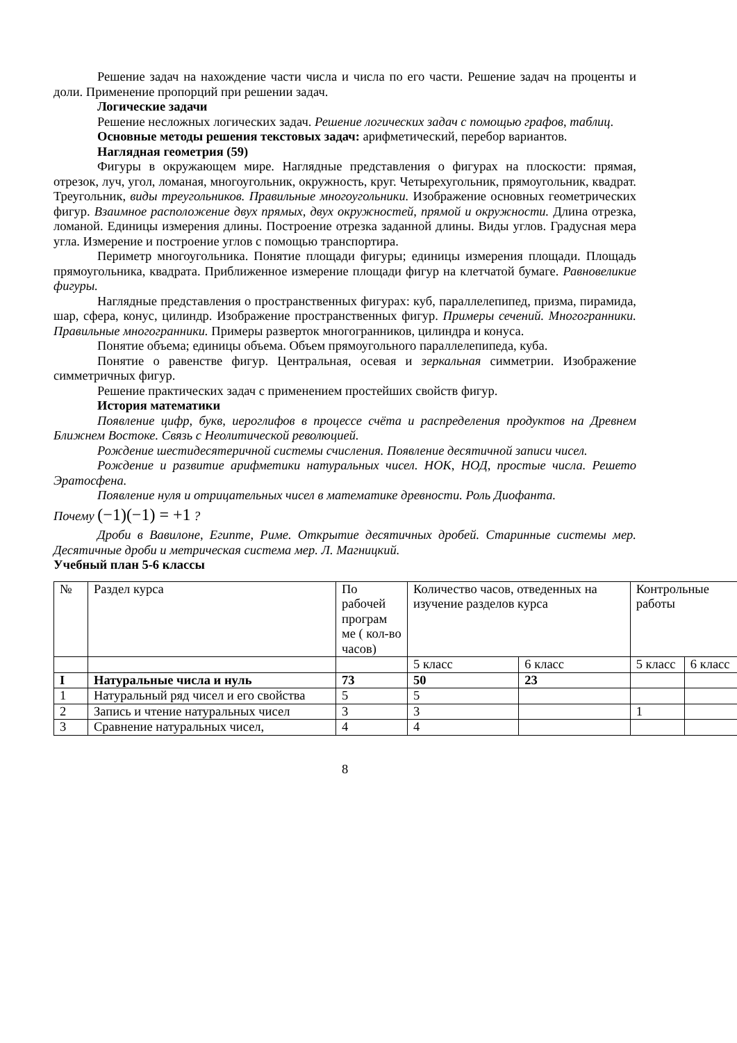Решение задач на нахождение части числа и числа по его части. Решение задач на проценты и доли. Применение пропорций при решении задач.
Логические задачи
Решение несложных логических задач. Решение логических задач с помощью графов, таблиц.
Основные методы решения текстовых задач: арифметический, перебор вариантов.
Наглядная геометрия (59)
Фигуры в окружающем мире. Наглядные представления о фигурах на плоскости: прямая, отрезок, луч, угол, ломаная, многоугольник, окружность, круг. Четырехугольник, прямоугольник, квадрат. Треугольник, виды треугольников. Правильные многоугольники. Изображение основных геометрических фигур. Взаимное расположение двух прямых, двух окружностей, прямой и окружности. Длина отрезка, ломаной. Единицы измерения длины. Построение отрезка заданной длины. Виды углов. Градусная мера угла. Измерение и построение углов с помощью транспортира.
Периметр многоугольника. Понятие площади фигуры; единицы измерения площади. Площадь прямоугольника, квадрата. Приближенное измерение площади фигур на клетчатой бумаге. Равновеликие фигуры.
Наглядные представления о пространственных фигурах: куб, параллелепипед, призма, пирамида, шар, сфера, конус, цилиндр. Изображение пространственных фигур. Примеры сечений. Многогранники. Правильные многогранники. Примеры разверток многогранников, цилиндра и конуса.
Понятие объема; единицы объема. Объем прямоугольного параллелепипеда, куба.
Понятие о равенстве фигур. Центральная, осевая и зеркальная симметрии. Изображение симметричных фигур.
Решение практических задач с применением простейших свойств фигур.
История математики
Появление цифр, букв, иероглифов в процессе счёта и распределения продуктов на Древнем Ближнем Востоке. Связь с Неолитической революцией.
Рождение шестидесятеричной системы счисления. Появление десятичной записи чисел.
Рождение и развитие арифметики натуральных чисел. НОК, НОД, простые числа. Решето Эратосфена.
Появление нуля и отрицательных чисел в математике древности. Роль Диофанта.
Почему (−1)(−1) = +1 ?
Дроби в Вавилоне, Египте, Риме. Открытие десятичных дробей. Старинные системы мер. Десятичные дроби и метрическая система мер. Л. Магницкий.
Учебный план 5-6 классы
| № | Раздел курса | По рабочей програм ме ( кол-во часов) | Количество часов, отведенных на изучение разделов курса | | Контрольные работы | |
| --- | --- | --- | --- | --- | --- | --- |
| | | | 5 класс | 6 класс | 5 класс | 6 класс |
| I | Натуральные числа и нуль | 73 | 50 | 23 | | |
| 1 | Натуральный ряд чисел и его свойства | 5 | 5 | | | |
| 2 | Запись и чтение натуральных чисел | 3 | 3 | | 1 | |
| 3 | Сравнение натуральных чисел, | 4 | 4 | | | |
8